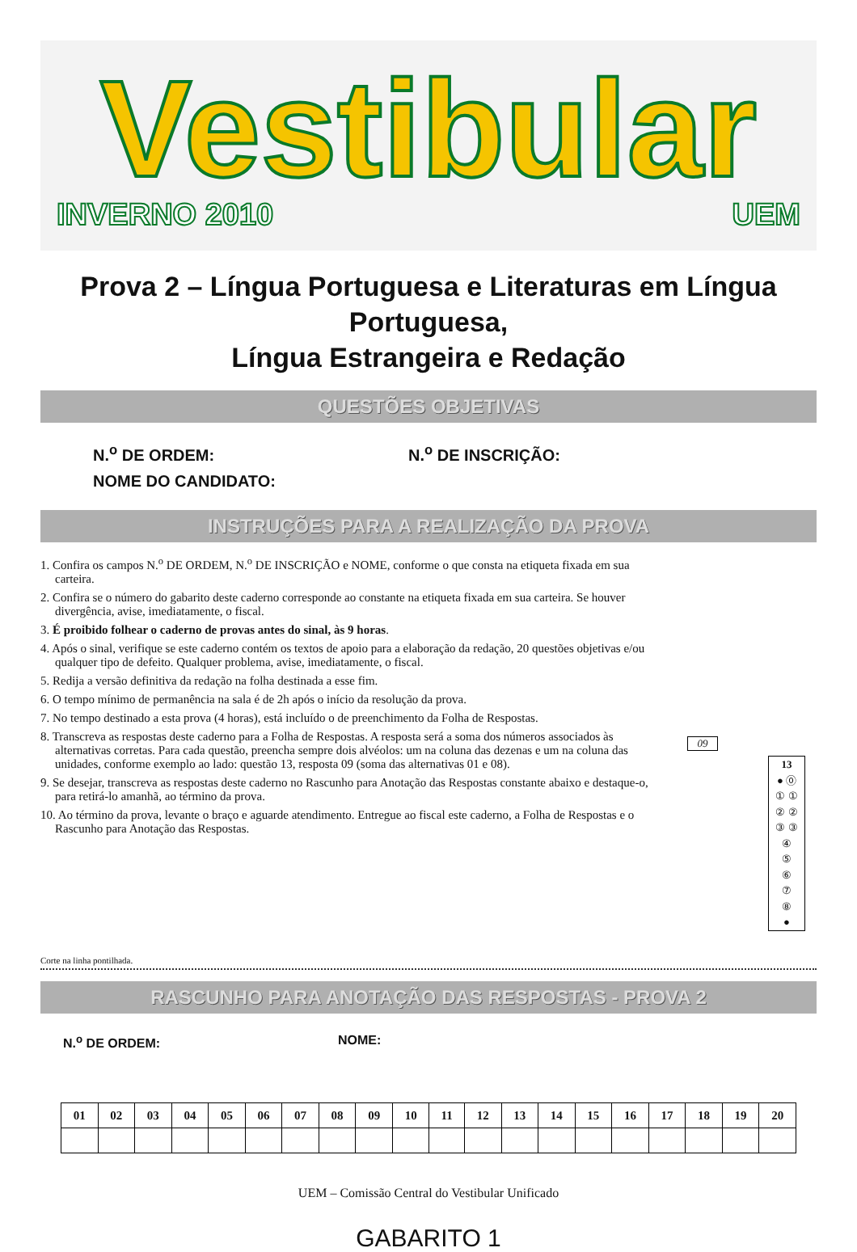Vestibular
INVERNO 2010 UEM
Prova 2 – Língua Portuguesa e Literaturas em Língua Portuguesa,
Língua Estrangeira e Redação
QUESTÕES OBJETIVAS
N.<sup>o</sup> DE ORDEM: N.<sup>o</sup> DE INSCRIÇÃO:
NOME DO CANDIDATO:
INSTRUÇÕES PARA A REALIZAÇÃO DA PROVA
1. Confira os campos N.<sup>o</sup> DE ORDEM, N.<sup>o</sup> DE INSCRIÇÃO e NOME, conforme o que consta na etiqueta fixada em sua carteira.
2. Confira se o número do gabarito deste caderno corresponde ao constante na etiqueta fixada em sua carteira. Se houver divergência, avise, imediatamente, o fiscal.
3. É proibido folhear o caderno de provas antes do sinal, às 9 horas.
4. Após o sinal, verifique se este caderno contém os textos de apoio para a elaboração da redação, 20 questões objetivas e/ou qualquer tipo de defeito. Qualquer problema, avise, imediatamente, o fiscal.
5. Redija a versão definitiva da redação na folha destinada a esse fim.
6. O tempo mínimo de permanência na sala é de 2h após o início da resolução da prova.
7. No tempo destinado a esta prova (4 horas), está incluído o de preenchimento da Folha de Respostas.
8. Transcreva as respostas deste caderno para a Folha de Respostas. A resposta será a soma dos números associados às alternativas corretas. Para cada questão, preencha sempre dois alvéolos: um na coluna das dezenas e um na coluna das unidades, conforme exemplo ao lado: questão 13, resposta 09 (soma das alternativas 01 e 08).
9. Se desejar, transcreva as respostas deste caderno no Rascunho para Anotação das Respostas constante abaixo e destaque-o, para retirá-lo amanhã, ao término da prova.
10. Ao término da prova, levante o braço e aguarde atendimento. Entregue ao fiscal este caderno, a Folha de Respostas e o Rascunho para Anotação das Respostas.
09
13
● ⓪
① ①
② ②
③ ③
④
⑤
⑥
⑦
⑧
●
Corte na linha pontilhada.
RASCUNHO PARA ANOTAÇÃO DAS RESPOSTAS - PROVA 2
N.<sup>o</sup> DE ORDEM: NOME:
| 01 | 02 | 03 | 04 | 05 | 06 | 07 | 08 | 09 | 10 | 11 | 12 | 13 | 14 | 15 | 16 | 17 | 18 | 19 | 20 |
| --- | --- | --- | --- | --- | --- | --- | --- | --- | --- | --- | --- | --- | --- | --- | --- | --- | --- | --- | --- |
UEM – Comissão Central do Vestibular Unificado
GABARITO 1